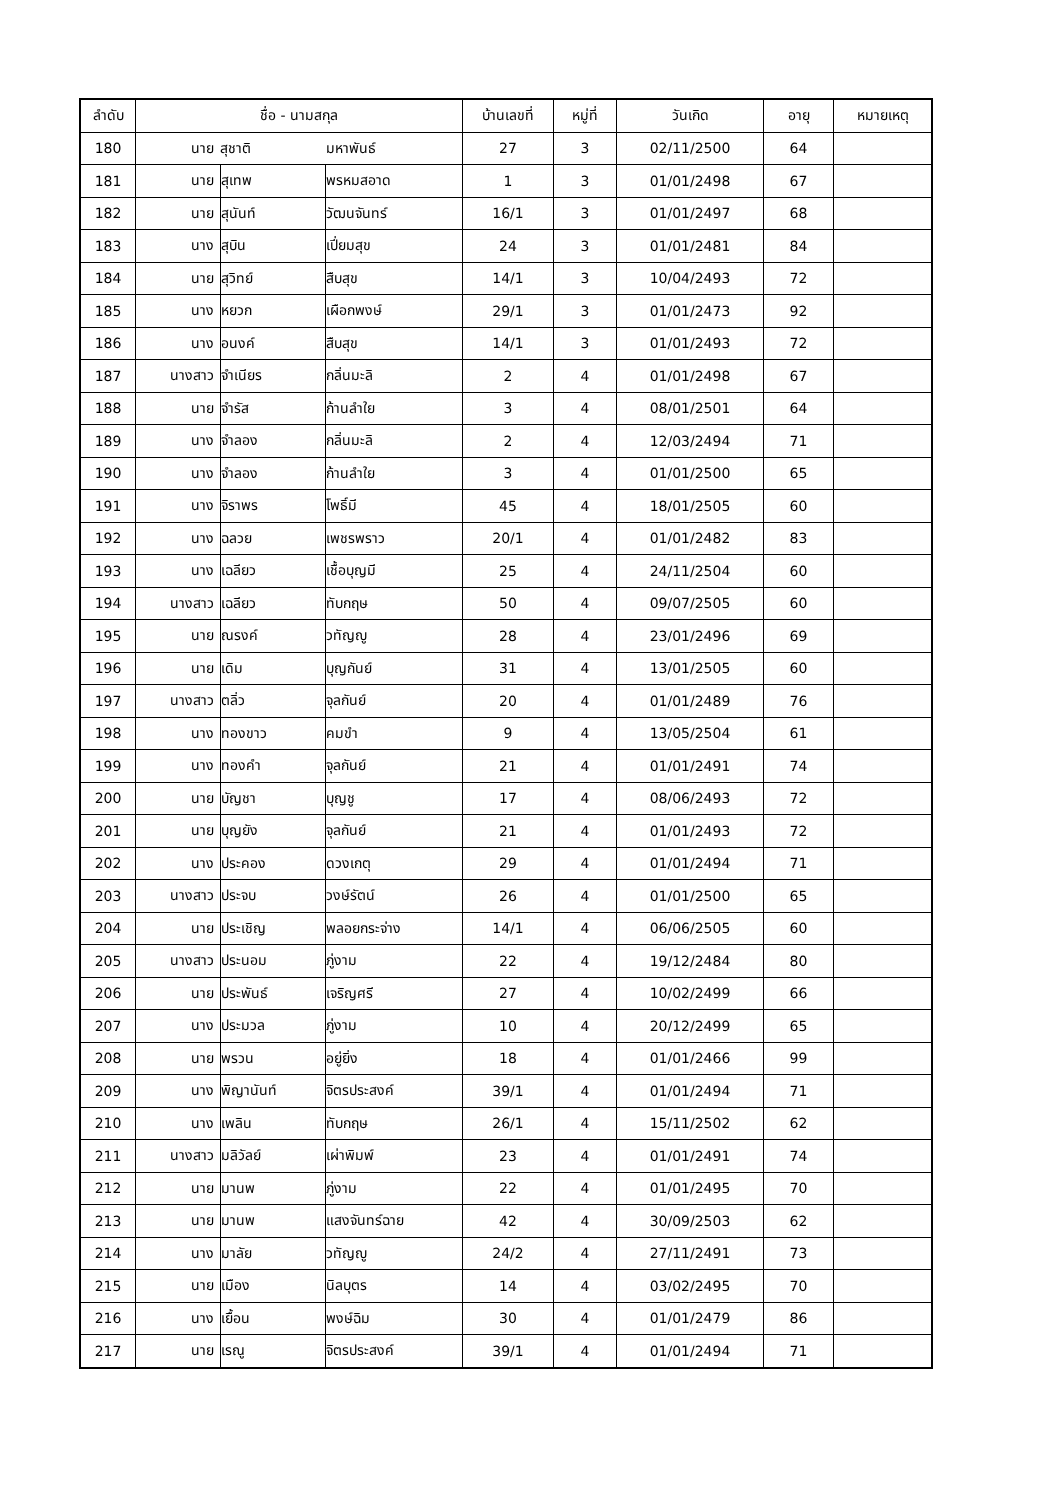| ลำดับ | ชื่อ - นามสกุล | | | บ้านเลขที่ | หมู่ที่ | วันเกิด | อายุ | หมายเหตุ |
| --- | --- | --- | --- | --- | --- | --- | --- | --- |
| 180 | นาย | สุชาติ | มหาพันธ์ | 27 | 3 | 02/11/2500 | 64 | |
| 181 | นาย | สุเทพ | พรหมสอาด | 1 | 3 | 01/01/2498 | 67 | |
| 182 | นาย | สุนันท์ | วัฒนจันทร์ | 16/1 | 3 | 01/01/2497 | 68 | |
| 183 | นาง | สุบิน | เปี่ยมสุข | 24 | 3 | 01/01/2481 | 84 | |
| 184 | นาย | สุวิทย์ | สืบสุข | 14/1 | 3 | 10/04/2493 | 72 | |
| 185 | นาง | หยวก | เผือกพงษ์ | 29/1 | 3 | 01/01/2473 | 92 | |
| 186 | นาง | อนงค์ | สืบสุข | 14/1 | 3 | 01/01/2493 | 72 | |
| 187 | นางสาว | จำเนียร | กลิ่นมะลิ | 2 | 4 | 01/01/2498 | 67 | |
| 188 | นาย | จำรัส | ก้านลำใย | 3 | 4 | 08/01/2501 | 64 | |
| 189 | นาง | จำลอง | กลิ่นมะลิ | 2 | 4 | 12/03/2494 | 71 | |
| 190 | นาง | จำลอง | ก้านลำใย | 3 | 4 | 01/01/2500 | 65 | |
| 191 | นาง | จิราพร | โพธิ์มี | 45 | 4 | 18/01/2505 | 60 | |
| 192 | นาง | ฉลวย | เพชรพราว | 20/1 | 4 | 01/01/2482 | 83 | |
| 193 | นาง | เฉลียว | เชื้อบุญมี | 25 | 4 | 24/11/2504 | 60 | |
| 194 | นางสาว | เฉลียว | ทับกฤษ | 50 | 4 | 09/07/2505 | 60 | |
| 195 | นาย | ณรงค์ | วทัญญู | 28 | 4 | 23/01/2496 | 69 | |
| 196 | นาย | เดิม | บุญกันย์ | 31 | 4 | 13/01/2505 | 60 | |
| 197 | นางสาว | ตลิ่ว | จุลกันย์ | 20 | 4 | 01/01/2489 | 76 | |
| 198 | นาง | ทองขาว | คมขำ | 9 | 4 | 13/05/2504 | 61 | |
| 199 | นาง | ทองคำ | จุลกันย์ | 21 | 4 | 01/01/2491 | 74 | |
| 200 | นาย | บัญชา | บุญชู | 17 | 4 | 08/06/2493 | 72 | |
| 201 | นาย | บุญยัง | จุลกันย์ | 21 | 4 | 01/01/2493 | 72 | |
| 202 | นาง | ประคอง | ดวงเกตุ | 29 | 4 | 01/01/2494 | 71 | |
| 203 | นางสาว | ประจบ | วงษ์รัตน์ | 26 | 4 | 01/01/2500 | 65 | |
| 204 | นาย | ประเชิญ | พลอยกระจ่าง | 14/1 | 4 | 06/06/2505 | 60 | |
| 205 | นางสาว | ประนอม | ภู่งาม | 22 | 4 | 19/12/2484 | 80 | |
| 206 | นาย | ประพันธ์ | เจริญศรี | 27 | 4 | 10/02/2499 | 66 | |
| 207 | นาง | ประมวล | ภู่งาม | 10 | 4 | 20/12/2499 | 65 | |
| 208 | นาย | พรวน | อยู่ยิ่ง | 18 | 4 | 01/01/2466 | 99 | |
| 209 | นาง | พิญานันท์ | จิตรประสงค์ | 39/1 | 4 | 01/01/2494 | 71 | |
| 210 | นาง | เพลิน | ทับกฤษ | 26/1 | 4 | 15/11/2502 | 62 | |
| 211 | นางสาว | มลิวัลย์ | เผ่าพิมพ์ | 23 | 4 | 01/01/2491 | 74 | |
| 212 | นาย | มานพ | ภู่งาม | 22 | 4 | 01/01/2495 | 70 | |
| 213 | นาย | มานพ | แสงจันทร์ฉาย | 42 | 4 | 30/09/2503 | 62 | |
| 214 | นาง | มาลัย | วทัญญู | 24/2 | 4 | 27/11/2491 | 73 | |
| 215 | นาย | เมือง | นิลบุตร | 14 | 4 | 03/02/2495 | 70 | |
| 216 | นาง | เยื้อน | พงษ์ฉิม | 30 | 4 | 01/01/2479 | 86 | |
| 217 | นาย | เรณู | จิตรประสงค์ | 39/1 | 4 | 01/01/2494 | 71 | |